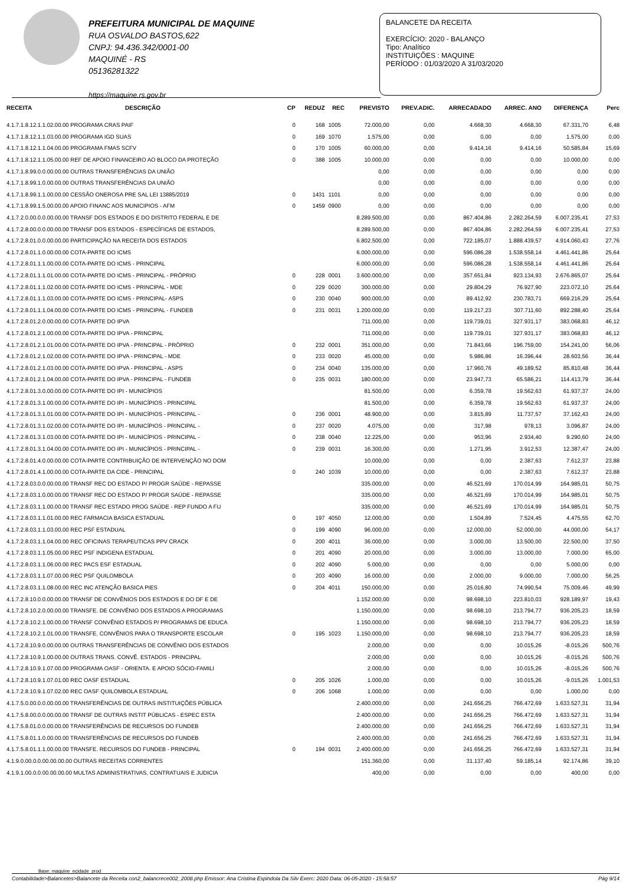PREFEITURA MUNICIPAL DE MAQUINE
RUA OSVALDO BASTOS,622
CNPJ: 94.436.342/0001-00
MAQUINÉ - RS
05136281322
https://maquine.rs.gov.br
BALANCETE DA RECEITA
EXERCÍCIO: 2020 - BALANÇO
Tipo: Analítico
INSTITUIÇÕES : MAQUINE
PERÍODO : 01/03/2020 A 31/03/2020
| RECEITA | DESCRIÇÃO | CP | REDUZ | REC | PREVISTO | PREV.ADIC. | ARRECADADO | ARREC. ANO | DIFERENÇA | Perc |
| --- | --- | --- | --- | --- | --- | --- | --- | --- | --- | --- |
| 4.1.7.1.8.12.1.1.02.00.00 PROGRAMA CRAS PAIF | | 0 | 168 | 1005 | 72.000,00 | 0,00 | 4.668,30 | 4.668,30 | 67.331,70 | 6,48 |
| 4.1.7.1.8.12.1.1.03.00.00 PROGRAMA IGD SUAS | | 0 | 169 | 1070 | 1.575,00 | 0,00 | 0,00 | 0,00 | 1.575,00 | 0,00 |
| 4.1.7.1.8.12.1.1.04.00.00 PROGRAMA FMAS SCFV | | 0 | 170 | 1005 | 60.000,00 | 0,00 | 9.414,16 | 9.414,16 | 50.585,84 | 15,69 |
| 4.1.7.1.8.12.1.1.05.00.00 REF DE APOIO FINANCEIRO AO BLOCO DA PROTEÇÃO | | 0 | 388 | 1005 | 10.000,00 | 0,00 | 0,00 | 0,00 | 10.000,00 | 0,00 |
| 4.1.7.1.8.99.0.0.00.00.00 OUTRAS TRANSFERÊNCIAS DA UNIÃO | | | | | 0,00 | 0,00 | 0,00 | 0,00 | 0,00 | 0,00 |
| 4.1.7.1.8.99.1.0.00.00.00 OUTRAS TRANSFERÊNCIAS DA UNIÃO | | | | | 0,00 | 0,00 | 0,00 | 0,00 | 0,00 | 0,00 |
| 4.1.7.1.8.99.1.1.00.00.00 CESSÃO ONEROSA PRE SAL LEI 13885/2019 | | 0 | 1431 | 1101 | 0,00 | 0,00 | 0,00 | 0,00 | 0,00 | 0,00 |
| 4.1.7.1.8.99.1.5.00.00.00 APOIO FINANC AOS MUNICIPIOS - AFM | | 0 | 1459 | 0900 | 0,00 | 0,00 | 0,00 | 0,00 | 0,00 | 0,00 |
| 4.1.7.2.0.00.0.0.00.00.00 TRANSF DOS ESTADOS E DO DISTRITO FEDERAL E DE | | | | | 8.289.500,00 | 0,00 | 867.404,86 | 2.282.264,59 | 6.007.235,41 | 27,53 |
| 4.1.7.2.8.00.0.0.00.00.00 TRANSF DOS ESTADOS - ESPECÍFICAS DE ESTADOS, | | | | | 8.289.500,00 | 0,00 | 867.404,86 | 2.282.264,59 | 6.007.235,41 | 27,53 |
| 4.1.7.2.8.01.0.0.00.00.00 PARTICIPAÇÃO NA RECEITA DOS ESTADOS | | | | | 6.802.500,00 | 0,00 | 722.185,07 | 1.888.439,57 | 4.914.060,43 | 27,76 |
| 4.1.7.2.8.01.1.0.00.00.00 COTA-PARTE DO ICMS | | | | | 6.000.000,00 | 0,00 | 596.086,28 | 1.538.558,14 | 4.461.441,86 | 25,64 |
| 4.1.7.2.8.01.1.1.00.00.00 COTA-PARTE DO ICMS - PRINCIPAL | | | | | 6.000.000,00 | 0,00 | 596.086,28 | 1.538.558,14 | 4.461.441,86 | 25,64 |
| 4.1.7.2.8.01.1.1.01.00.00 COTA-PARTE DO ICMS - PRINCIPAL - PRÓPRIO | | 0 | 228 | 0001 | 3.600.000,00 | 0,00 | 357.651,84 | 923.134,93 | 2.676.865,07 | 25,64 |
| 4.1.7.2.8.01.1.1.02.00.00 COTA-PARTE DO ICMS - PRINCIPAL - MDE | | 0 | 229 | 0020 | 300.000,00 | 0,00 | 29.804,29 | 76.927,90 | 223.072,10 | 25,64 |
| 4.1.7.2.8.01.1.1.03.00.00 COTA-PARTE DO ICMS - PRINCIPAL- ASPS | | 0 | 230 | 0040 | 900.000,00 | 0,00 | 89.412,92 | 230.783,71 | 669.216,29 | 25,64 |
| 4.1.7.2.8.01.1.1.04.00.00 COTA-PARTE DO ICMS - PRINCIPAL - FUNDEB | | 0 | 231 | 0031 | 1.200.000,00 | 0,00 | 119.217,23 | 307.711,60 | 892.288,40 | 25,64 |
| 4.1.7.2.8.01.2.0.00.00.00 COTA-PARTE DO IPVA | | | | | 711.000,00 | 0,00 | 119.739,01 | 327.931,17 | 383.068,83 | 46,12 |
| 4.1.7.2.8.01.2.1.00.00.00 COTA-PARTE DO IPVA - PRINCIPAL | | | | | 711.000,00 | 0,00 | 119.739,01 | 327.931,17 | 383.068,83 | 46,12 |
| 4.1.7.2.8.01.2.1.01.00.00 COTA-PARTE DO IPVA - PRINCIPAL - PRÓPRIO | | 0 | 232 | 0001 | 351.000,00 | 0,00 | 71.843,66 | 196.759,00 | 154.241,00 | 56,06 |
| 4.1.7.2.8.01.2.1.02.00.00 COTA-PARTE DO IPVA - PRINCIPAL - MDE | | 0 | 233 | 0020 | 45.000,00 | 0,00 | 5.986,86 | 16.396,44 | 28.603,56 | 36,44 |
| 4.1.7.2.8.01.2.1.03.00.00 COTA-PARTE DO IPVA - PRINCIPAL - ASPS | | 0 | 234 | 0040 | 135.000,00 | 0,00 | 17.960,76 | 49.189,52 | 85.810,48 | 36,44 |
| 4.1.7.2.8.01.2.1.04.00.00 COTA-PARTE DO IPVA - PRINCIPAL - FUNDEB | | 0 | 235 | 0031 | 180.000,00 | 0,00 | 23.947,73 | 65.586,21 | 114.413,79 | 36,44 |
| 4.1.7.2.8.01.3.0.00.00.00 COTA-PARTE DO IPI - MUNICÍPIOS | | | | | 81.500,00 | 0,00 | 6.359,78 | 19.562,63 | 61.937,37 | 24,00 |
| 4.1.7.2.8.01.3.1.00.00.00 COTA-PARTE DO IPI - MUNICÍPIOS - PRINCIPAL | | | | | 81.500,00 | 0,00 | 6.359,78 | 19.562,63 | 61.937,37 | 24,00 |
| 4.1.7.2.8.01.3.1.01.00.00 COTA-PARTE DO IPI - MUNICÍPIOS - PRINCIPAL - | | 0 | 236 | 0001 | 48.900,00 | 0,00 | 3.815,89 | 11.737,57 | 37.162,43 | 24,00 |
| 4.1.7.2.8.01.3.1.02.00.00 COTA-PARTE DO IPI - MUNICÍPIOS - PRINCIPAL - | | 0 | 237 | 0020 | 4.075,00 | 0,00 | 317,98 | 978,13 | 3.096,87 | 24,00 |
| 4.1.7.2.8.01.3.1.03.00.00 COTA-PARTE DO IPI - MUNICÍPIOS - PRINCIPAL - | | 0 | 238 | 0040 | 12.225,00 | 0,00 | 953,96 | 2.934,40 | 9.290,60 | 24,00 |
| 4.1.7.2.8.01.3.1.04.00.00 COTA-PARTE DO IPI - MUNICÍPIOS - PRINCIPAL - | | 0 | 239 | 0031 | 16.300,00 | 0,00 | 1.271,95 | 3.912,53 | 12.387,47 | 24,00 |
| 4.1.7.2.8.01.4.0.00.00.00 COTA-PARTE CONTRIBUIÇÃO DE INTERVENÇÃO NO DOM | | | | | 10.000,00 | 0,00 | 0,00 | 2.387,63 | 7.612,37 | 23,88 |
| 4.1.7.2.8.01.4.1.00.00.00 COTA-PARTE DA CIDE - PRINCIPAL | | 0 | 240 | 1039 | 10.000,00 | 0,00 | 0,00 | 2.387,63 | 7.612,37 | 23,88 |
| 4.1.7.2.8.03.0.0.00.00.00 TRANSF REC DO ESTADO P/ PROGR SAÚDE - REPASSE | | | | | 335.000,00 | 0,00 | 46.521,69 | 170.014,99 | 164.985,01 | 50,75 |
| 4.1.7.2.8.03.1.0.00.00.00 TRANSF REC DO ESTADO P/ PROGR SAÚDE - REPASSE | | | | | 335.000,00 | 0,00 | 46.521,69 | 170.014,99 | 164.985,01 | 50,75 |
| 4.1.7.2.8.03.1.1.00.00.00 TRANSF REC ESTADO PROG SAÚDE - REP FUNDO A FU | | | | | 335.000,00 | 0,00 | 46.521,69 | 170.014,99 | 164.985,01 | 50,75 |
| 4.1.7.2.8.03.1.1.01.00.00 REC FARMACIA BASICA ESTADUAL | | 0 | 197 | 4050 | 12.000,00 | 0,00 | 1.504,89 | 7.524,45 | 4.475,55 | 62,70 |
| 4.1.7.2.8.03.1.1.03.00.00 REC PSF ESTADUAL | | 0 | 199 | 4090 | 96.000,00 | 0,00 | 12.000,00 | 52.000,00 | 44.000,00 | 54,17 |
| 4.1.7.2.8.03.1.1.04.00.00 REC OFICINAS TERAPEUTICAS PPV CRACK | | 0 | 200 | 4011 | 36.000,00 | 0,00 | 3.000,00 | 13.500,00 | 22.500,00 | 37,50 |
| 4.1.7.2.8.03.1.1.05.00.00 REC PSF INDIGENA ESTADUAL | | 0 | 201 | 4090 | 20.000,00 | 0,00 | 3.000,00 | 13.000,00 | 7.000,00 | 65,00 |
| 4.1.7.2.8.03.1.1.06.00.00 REC PACS ESF ESTADUAL | | 0 | 202 | 4090 | 5.000,00 | 0,00 | 0,00 | 0,00 | 5.000,00 | 0,00 |
| 4.1.7.2.8.03.1.1.07.00.00 REC PSF QUILOMBOLA | | 0 | 203 | 4090 | 16.000,00 | 0,00 | 2.000,00 | 9.000,00 | 7.000,00 | 56,25 |
| 4.1.7.2.8.03.1.1.08.00.00 REC INC ATENÇÃO BASICA PIES | | 0 | 204 | 4011 | 150.000,00 | 0,00 | 25.016,80 | 74.990,54 | 75.009,46 | 49,99 |
| 4.1.7.2.8.10.0.0.00.00.00 TRANSF DE CONVÊNIOS DOS ESTADOS E DO DF E DE | | | | | 1.152.000,00 | 0,00 | 98.698,10 | 223.810,03 | 928.189,97 | 19,43 |
| 4.1.7.2.8.10.2.0.00.00.00 TRANSFE. DE CONVÊNIO DOS ESTADOS A PROGRAMAS | | | | | 1.150.000,00 | 0,00 | 98.698,10 | 213.794,77 | 936.205,23 | 18,59 |
| 4.1.7.2.8.10.2.1.00.00.00 TRANSF CONVÊNIO ESTADOS P/ PROGRAMAS DE EDUCA | | | | | 1.150.000,00 | 0,00 | 98.698,10 | 213.794,77 | 936.205,23 | 18,59 |
| 4.1.7.2.8.10.2.1.01.00.00 TRANSFE. CONVÊNIOS PARA O TRANSPORTE ESCOLAR | | 0 | 195 | 1023 | 1.150.000,00 | 0,00 | 98.698,10 | 213.794,77 | 936.205,23 | 18,59 |
| 4.1.7.2.8.10.9.0.00.00.00 OUTRAS TRANSFERÊNCIAS DE CONVÊNIO DOS ESTADOS | | | | | 2.000,00 | 0,00 | 0,00 | 10.015,26 | -8.015,26 | 500,76 |
| 4.1.7.2.8.10.9.1.00.00.00 OUTRAS TRANS. CONVÊ. ESTADOS - PRINCIPAL | | | | | 2.000,00 | 0,00 | 0,00 | 10.015,26 | -8.015,26 | 500,76 |
| 4.1.7.2.8.10.9.1.07.00.00 PROGRAMA OASF - ORIENTA. E APOIO SÓCIO-FAMILI | | | | | 2.000,00 | 0,00 | 0,00 | 10.015,26 | -8.015,26 | 500,76 |
| 4.1.7.2.8.10.9.1.07.01.00 REC OASF ESTADUAL | | 0 | 205 | 1026 | 1.000,00 | 0,00 | 0,00 | 10.015,26 | -9.015,26 | 1.001,53 |
| 4.1.7.2.8.10.9.1.07.02.00 REC OASF QUILOMBOLA ESTADUAL | | 0 | 206 | 1068 | 1.000,00 | 0,00 | 0,00 | 0,00 | 1.000,00 | 0,00 |
| 4.1.7.5.0.00.0.0.00.00.00 TRANSFERÊNCIAS DE OUTRAS INSTITUIÇÕES PÚBLICA | | | | | 2.400.000,00 | 0,00 | 241.656,25 | 766.472,69 | 1.633.527,31 | 31,94 |
| 4.1.7.5.8.00.0.0.00.00.00 TRANSF DE OUTRAS INSTIT PÚBLICAS - ESPEC ESTA | | | | | 2.400.000,00 | 0,00 | 241.656,25 | 766.472,69 | 1.633.527,31 | 31,94 |
| 4.1.7.5.8.01.0.0.00.00.00 TRANSFERÊNCIAS DE RECURSOS DO FUNDEB | | | | | 2.400.000,00 | 0,00 | 241.656,25 | 766.472,69 | 1.633.527,31 | 31,94 |
| 4.1.7.5.8.01.1.0.00.00.00 TRANSFERÊNCIAS DE RECURSOS DO FUNDEB | | | | | 2.400.000,00 | 0,00 | 241.656,25 | 766.472,69 | 1.633.527,31 | 31,94 |
| 4.1.7.5.8.01.1.1.00.00.00 TRANSFE. RECURSOS DO FUNDEB - PRINCIPAL | | 0 | 194 | 0031 | 2.400.000,00 | 0,00 | 241.656,25 | 766.472,69 | 1.633.527,31 | 31,94 |
| 4.1.9.0.00.0.0.00.00.00.00 OUTRAS RECEITAS CORRENTES | | | | | 151.360,00 | 0,00 | 31.137,40 | 59.185,14 | 92.174,86 | 39,10 |
| 4.1.9.1.00.0.0.00.00.00.00 MULTAS ADMINISTRATIVAS, CONTRATUAIS E JUDICIA | | | | | 400,00 | 0,00 | 0,00 | 0,00 | 400,00 | 0,00 |
Base: maquine_ecidade_prod
Contabilidade>Balancetes>Balancete da Receita con2_balancrece002_2008.php Emissor: Ana Cristina Espindola Da Silv Exerc: 2020 Data: 06-05-2020 - 15:58:57 Pág 9/14